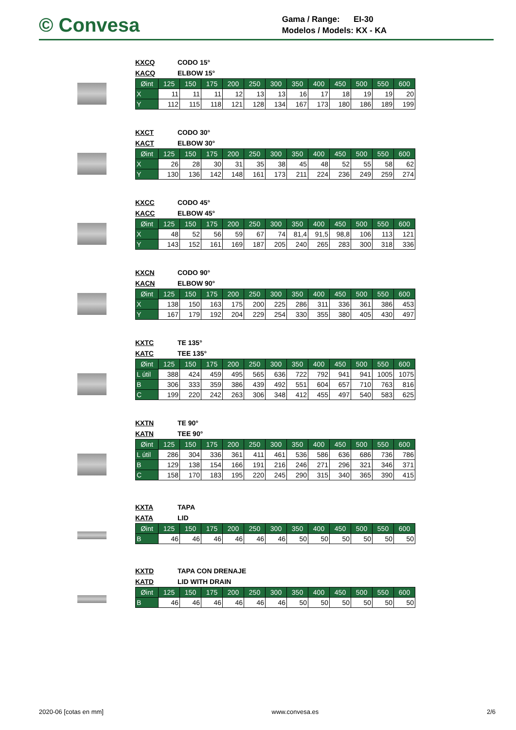© Convesa
Gama / Range: EI-30
Modelos / Models: KX - KA
KXCQ CODO 15°
KACQ ELBOW 15°
| Øint | 125 | 150 | 175 | 200 | 250 | 300 | 350 | 400 | 450 | 500 | 550 | 600 |
| X | 11 | 11 | 11 | 12 | 13 | 13 | 16 | 17 | 18 | 19 | 19 | 20 |
| Y | 112 | 115 | 118 | 121 | 128 | 134 | 167 | 173 | 180 | 186 | 189 | 199 |
KXCT CODO 30°
KACT ELBOW 30°
| Øint | 125 | 150 | 175 | 200 | 250 | 300 | 350 | 400 | 450 | 500 | 550 | 600 |
| X | 26 | 28 | 30 | 31 | 35 | 38 | 45 | 48 | 52 | 55 | 58 | 62 |
| Y | 130 | 136 | 142 | 148 | 161 | 173 | 211 | 224 | 236 | 249 | 259 | 274 |
KXCC CODO 45°
KACC ELBOW 45°
| Øint | 125 | 150 | 175 | 200 | 250 | 300 | 350 | 400 | 450 | 500 | 550 | 600 |
| X | 48 | 52 | 56 | 59 | 67 | 74 | 81,4 | 91,5 | 98,8 | 106 | 113 | 121 |
| Y | 143 | 152 | 161 | 169 | 187 | 205 | 240 | 265 | 283 | 300 | 318 | 336 |
KXCN CODO 90°
KACN ELBOW 90°
| Øint | 125 | 150 | 175 | 200 | 250 | 300 | 350 | 400 | 450 | 500 | 550 | 600 |
| X | 138 | 150 | 163 | 175 | 200 | 225 | 286 | 311 | 336 | 361 | 386 | 453 |
| Y | 167 | 179 | 192 | 204 | 229 | 254 | 330 | 355 | 380 | 405 | 430 | 497 |
KXTC TE 135°
KATC TEE 135°
| Øint | 125 | 150 | 175 | 200 | 250 | 300 | 350 | 400 | 450 | 500 | 550 | 600 |
| L útil | 388 | 424 | 459 | 495 | 565 | 636 | 722 | 792 | 941 | 941 | 1005 | 1075 |
| B | 306 | 333 | 359 | 386 | 439 | 492 | 551 | 604 | 657 | 710 | 763 | 816 |
| C | 199 | 220 | 242 | 263 | 306 | 348 | 412 | 455 | 497 | 540 | 583 | 625 |
KXTN TE 90°
KATN TEE 90°
| Øint | 125 | 150 | 175 | 200 | 250 | 300 | 350 | 400 | 450 | 500 | 550 | 600 |
| L útil | 286 | 304 | 336 | 361 | 411 | 461 | 536 | 586 | 636 | 686 | 736 | 786 |
| B | 129 | 138 | 154 | 166 | 191 | 216 | 246 | 271 | 296 | 321 | 346 | 371 |
| C | 158 | 170 | 183 | 195 | 220 | 245 | 290 | 315 | 340 | 365 | 390 | 415 |
KXTA TAPA
KATA LID
| Øint | 125 | 150 | 175 | 200 | 250 | 300 | 350 | 400 | 450 | 500 | 550 | 600 |
| B | 46 | 46 | 46 | 46 | 46 | 46 | 50 | 50 | 50 | 50 | 50 | 50 |
KXTD TAPA CON DRENAJE
KATD LID WITH DRAIN
| Øint | 125 | 150 | 175 | 200 | 250 | 300 | 350 | 400 | 450 | 500 | 550 | 600 |
| B | 46 | 46 | 46 | 46 | 46 | 46 | 50 | 50 | 50 | 50 | 50 | 50 |
2020-06 [cotas en mm] www.convesa.es 2/6